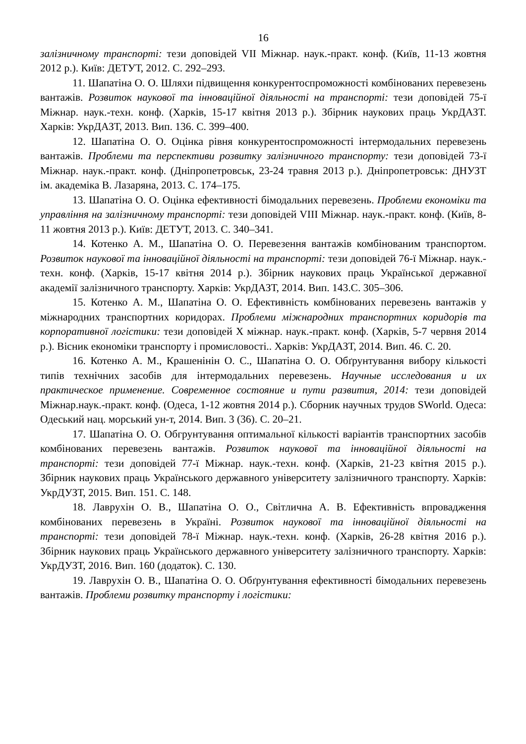16
залізничному транспорті: тези доповідей VII Міжнар. наук.-практ. конф. (Київ, 11-13 жовтня 2012 р.). Київ: ДЕТУТ, 2012. С. 292–293.
11. Шапатіна О. О. Шляхи підвищення конкурентоспроможності комбінованих перевезень вантажів. Розвиток наукової та інноваційної діяльності на транспорті: тези доповідей 75-ї Міжнар. наук.-техн. конф. (Харків, 15-17 квітня 2013 р.). Збірник наукових праць УкрДАЗТ. Харків: УкрДАЗТ, 2013. Вип. 136. С. 399–400.
12. Шапатіна О. О. Оцінка рівня конкурентоспроможності інтермодальних перевезень вантажів. Проблеми та перспективи розвитку залізничного транспорту: тези доповідей 73-ї Міжнар. наук.-практ. конф. (Дніпропетровськ, 23-24 травня 2013 р.). Дніпропетровськ: ДНУЗТ ім. академіка В. Лазаряна, 2013. С. 174–175.
13. Шапатіна О. О. Оцінка ефективності бімодальних перевезень. Проблеми економіки та управління на залізничному транспорті: тези доповідей VIII Міжнар. наук.-практ. конф. (Київ, 8-11 жовтня 2013 р.). Київ: ДЕТУТ, 2013. С. 340–341.
14. Котенко А. М., Шапатіна О. О. Перевезення вантажів комбінованим транспортом. Розвиток наукової та інноваційної діяльності на транспорті: тези доповідей 76-ї Міжнар. наук.-техн. конф. (Харків, 15-17 квітня 2014 р.). Збірник наукових праць Української державної академії залізничного транспорту. Харків: УкрДАЗТ, 2014. Вип. 143.С. 305–306.
15. Котенко А. М., Шапатіна О. О. Ефективність комбінованих перевезень вантажів у міжнародних транспортних коридорах. Проблеми міжнародних транспортних коридорів та корпоративної логістики: тези доповідей X міжнар. наук.-практ. конф. (Харків, 5-7 червня 2014 р.). Вісник економіки транспорту і промисловості.. Харків: УкрДАЗТ, 2014. Вип. 46. С. 20.
16. Котенко А. М., Крашенінін О. С., Шапатіна О. О. Обґрунтування вибору кількості типів технічних засобів для інтермодальних перевезень. Научные исследования и их практическое применение. Современное состояние и пути развития, 2014: тези доповідей Міжнар.наук.-практ. конф. (Одеса, 1-12 жовтня 2014 р.). Сборник научных трудов SWorld. Одеса: Одеський нац. морський ун-т, 2014. Вип. 3 (36). С. 20–21.
17. Шапатіна О. О. Обгрунтування оптимальної кількості варіантів транспортних засобів комбінованих перевезень вантажів. Розвиток наукової та інноваційної діяльності на транспорті: тези доповідей 77-ї Міжнар. наук.-техн. конф. (Харків, 21-23 квітня 2015 р.). Збірник наукових праць Українського державного університету залізничного транспорту. Харків: УкрДУЗТ, 2015. Вип. 151. С. 148.
18. Лаврухін О. В., Шапатіна О. О., Світлична А. В. Ефективність впровадження комбінованих перевезень в Україні. Розвиток наукової та інноваційної діяльності на транспорті: тези доповідей 78-ї Міжнар. наук.-техн. конф. (Харків, 26-28 квітня 2016 р.). Збірник наукових праць Українського державного університету залізничного транспорту. Харків: УкрДУЗТ, 2016. Вип. 160 (додаток). С. 130.
19. Лаврухін О. В., Шапатіна О. О. Обґрунтування ефективності бімодальних перевезень вантажів. Проблеми розвитку транспорту і логістики: